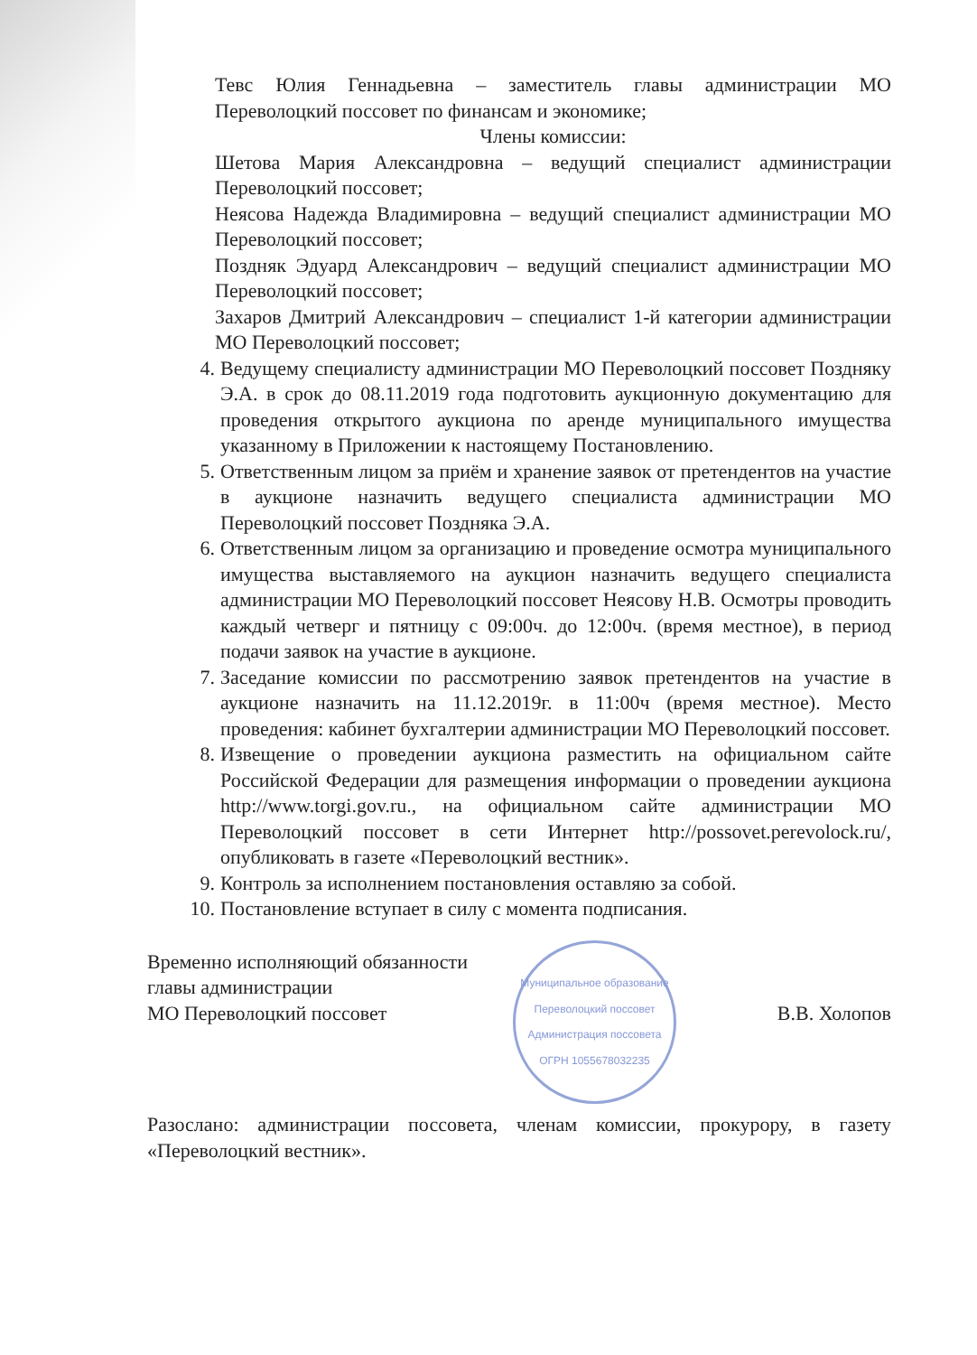Тевс Юлия Геннадьевна – заместитель главы администрации МО Переволоцкий поссовет по финансам и экономике;
Члены комиссии:
Шетова Мария Александровна – ведущий специалист администрации Переволоцкий поссовет;
Неясова Надежда Владимировна – ведущий специалист администрации МО Переволоцкий поссовет;
Поздняк Эдуард Александрович – ведущий специалист администрации МО Переволоцкий поссовет;
Захаров Дмитрий Александрович – специалист 1-й категории администрации МО Переволоцкий поссовет;
4. Ведущему специалисту администрации МО Переволоцкий поссовет Поздняку Э.А. в срок до 08.11.2019 года подготовить аукционную документацию для проведения открытого аукциона по аренде муниципального имущества указанному в Приложении к настоящему Постановлению.
5. Ответственным лицом за приём и хранение заявок от претендентов на участие в аукционе назначить ведущего специалиста администрации МО Переволоцкий поссовет Поздняка Э.А.
6. Ответственным лицом за организацию и проведение осмотра муниципального имущества выставляемого на аукцион назначить ведущего специалиста администрации МО Переволоцкий поссовет Неясову Н.В. Осмотры проводить каждый четверг и пятницу с 09:00ч. до 12:00ч. (время местное), в период подачи заявок на участие в аукционе.
7. Заседание комиссии по рассмотрению заявок претендентов на участие в аукционе назначить на 11.12.2019г. в 11:00ч (время местное). Место проведения: кабинет бухгалтерии администрации МО Переволоцкий поссовет.
8. Извещение о проведении аукциона разместить на официальном сайте Российской Федерации для размещения информации о проведении аукциона http://www.torgi.gov.ru., на официальном сайте администрации МО Переволоцкий поссовет в сети Интернет http://possovet.perevolock.ru/, опубликовать в газете «Переволоцкий вестник».
9. Контроль за исполнением постановления оставляю за собой.
10. Постановление вступает в силу с момента подписания.
Временно исполняющий обязанности
главы администрации
МО Переволоцкий поссовет
Муниципальное образование Переволоцкий поссовет
Администрация поссовета
ОГРН 1055678032235
В.В. Холопов
Разослано: администрации поссовета, членам комиссии, прокурору, в газету «Переволоцкий вестник».